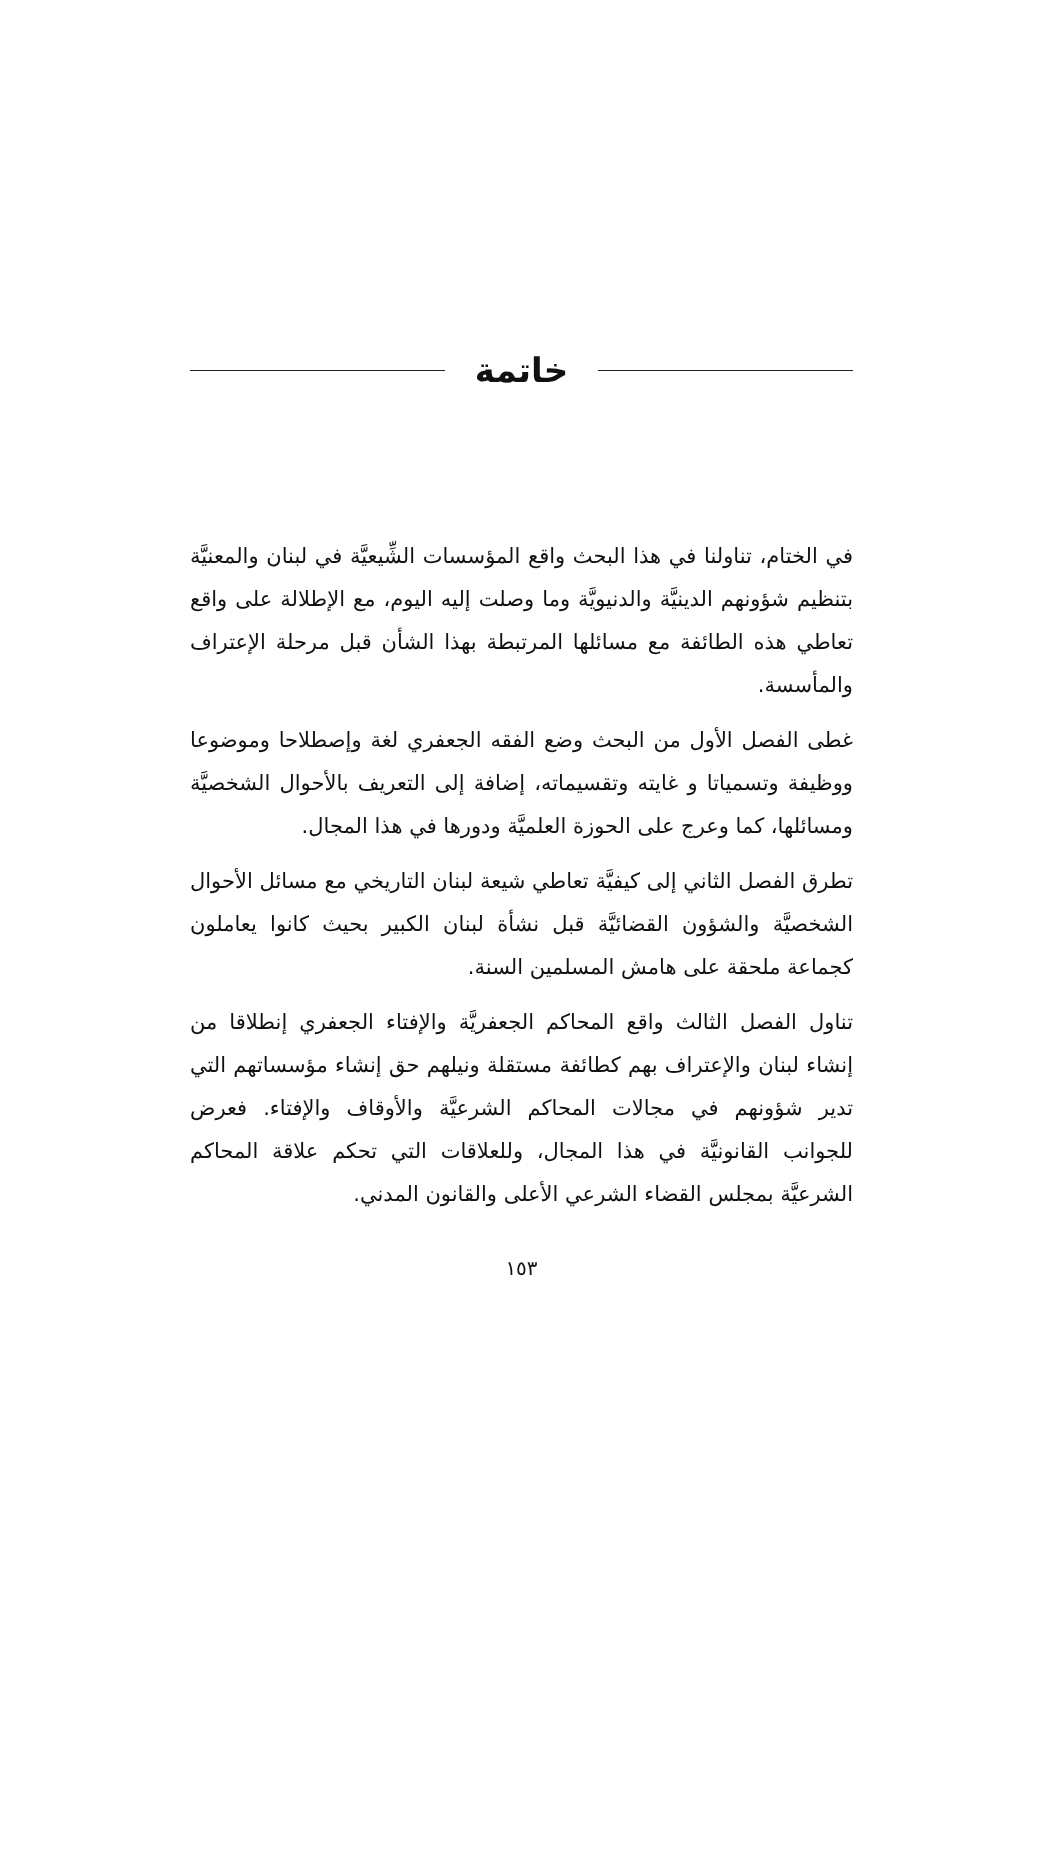خاتمة
في الختام، تناولنا في هذا البحث واقع المؤسسات الشِّيعيَّة في لبنان والمعنيَّة بتنظيم شؤونهم الدينيَّة والدنيويَّة وما وصلت إليه اليوم، مع الإطلالة على واقع تعاطي هذه الطائفة مع مسائلها المرتبطة بهذا الشأن قبل مرحلة الإعتراف والمأسسة.
غطى الفصل الأول من البحث وضع الفقه الجعفري لغة وإصطلاحا وموضوعا ووظيفة وتسمياتا و غايته وتقسيماته، إضافة إلى التعريف بالأحوال الشخصيَّة ومسائلها، كما وعرج على الحوزة العلميَّة ودورها في هذا المجال.
تطرق الفصل الثاني إلى كيفيَّة تعاطي شيعة لبنان التاريخي مع مسائل الأحوال الشخصيَّة والشؤون القضائيَّة قبل نشأة لبنان الكبير بحيث كانوا يعاملون كجماعة ملحقة على هامش المسلمين السنة.
تناول الفصل الثالث واقع المحاكم الجعفريَّة والإفتاء الجعفري إنطلاقا من إنشاء لبنان والإعتراف بهم كطائفة مستقلة ونيلهم حق إنشاء مؤسساتهم التي تدير شؤونهم في مجالات المحاكم الشرعيَّة والأوقاف والإفتاء. فعرض للجوانب القانونيَّة في هذا المجال، وللعلاقات التي تحكم علاقة المحاكم الشرعيَّة بمجلس القضاء الشرعي الأعلى والقانون المدني.
١٥٣